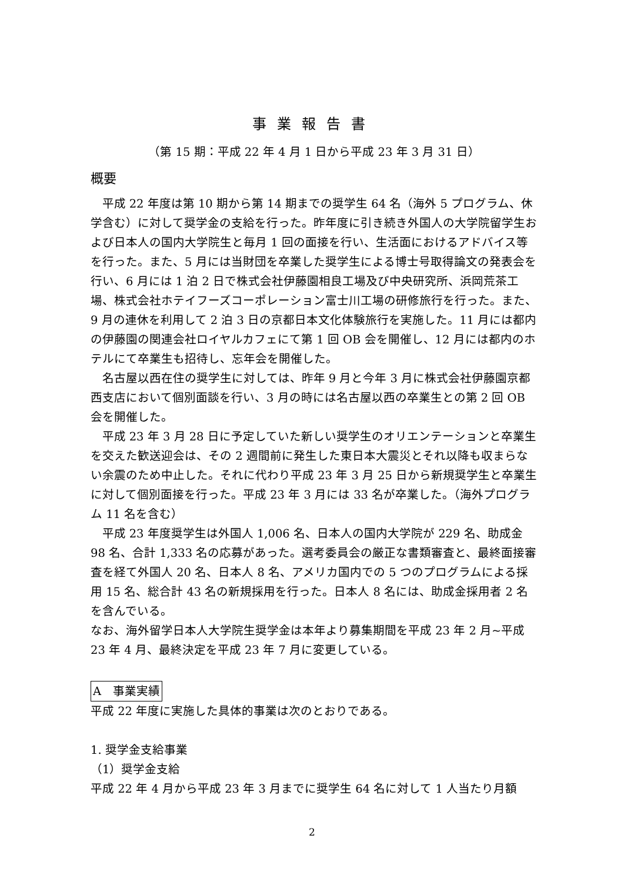事業報告書
（第 15 期：平成 22 年 4 月 1 日から平成 23 年 3 月 31 日）
概要
平成 22 年度は第 10 期から第 14 期までの奨学生 64 名（海外 5 プログラム、休学含む）に対して奨学金の支給を行った。昨年度に引き続き外国人の大学院留学生および日本人の国内大学院生と毎月 1 回の面接を行い、生活面におけるアドバイス等を行った。また、5 月には当財団を卒業した奨学生による博士号取得論文の発表会を行い、6 月には 1 泊 2 日で株式会社伊藤園相良工場及び中央研究所、浜岡荒茶工場、株式会社ホテイフーズコーポレーション富士川工場の研修旅行を行った。また、9 月の連休を利用して 2 泊 3 日の京都日本文化体験旅行を実施した。11 月には都内の伊藤園の関連会社ロイヤルカフェにて第 1 回 OB 会を開催し、12 月には都内のホテルにて卒業生も招待し、忘年会を開催した。
名古屋以西在住の奨学生に対しては、昨年 9 月と今年 3 月に株式会社伊藤園京都西支店において個別面談を行い、3 月の時には名古屋以西の卒業生との第 2 回 OB 会を開催した。
平成 23 年 3 月 28 日に予定していた新しい奨学生のオリエンテーションと卒業生を交えた歓送迎会は、その 2 週間前に発生した東日本大震災とそれ以降も収まらない余震のため中止した。それに代わり平成 23 年 3 月 25 日から新規奨学生と卒業生に対して個別面接を行った。平成 23 年 3 月には 33 名が卒業した。（海外プログラム 11 名を含む）
平成 23 年度奨学生は外国人 1,006 名、日本人の国内大学院が 229 名、助成金 98 名、合計 1,333 名の応募があった。選考委員会の厳正な書類審査と、最終面接審査を経て外国人 20 名、日本人 8 名、アメリカ国内での 5 つのプログラムによる採用 15 名、総合計 43 名の新規採用を行った。日本人 8 名には、助成金採用者 2 名を含んでいる。
なお、海外留学日本人大学院生奨学金は本年より募集期間を平成 23 年 2 月~平成 23 年 4 月、最終決定を平成 23 年 7 月に変更している。
A　事業実績
平成 22 年度に実施した具体的事業は次のとおりである。
1. 奨学金支給事業
（1）奨学金支給
平成 22 年 4 月から平成 23 年 3 月までに奨学生 64 名に対して 1 人当たり月額
2